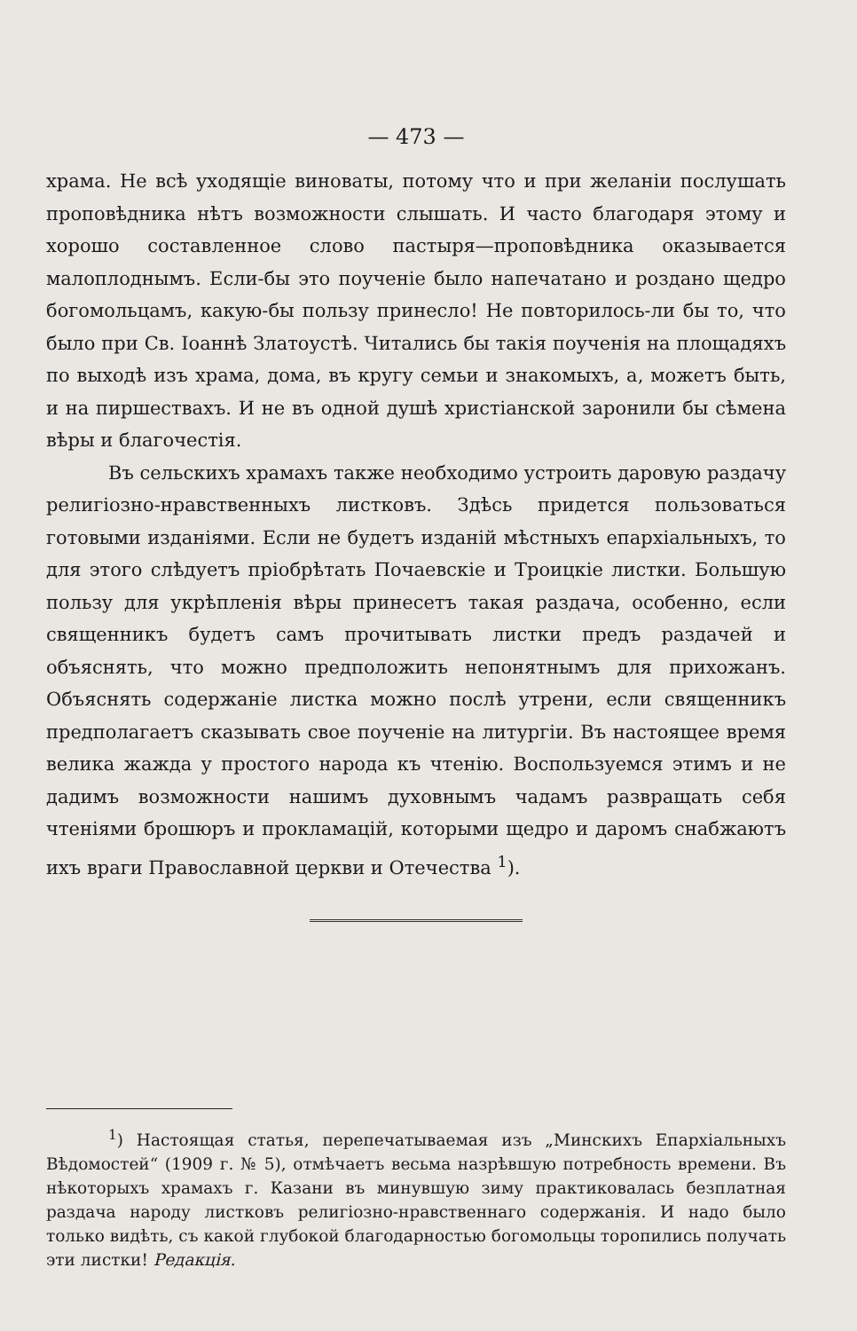— 473 —
храма. Не всѣ уходящіе виноваты, потому что и при желаніи послушать проповѣдника нѣтъ возможности слышать. И часто благодаря этому и хорошо составленное слово пастыря—проповѣдника оказывается малоплоднымъ. Если-бы это поученіе было напечатано и роздано щедро богомольцамъ, какую-бы пользу принесло! Не повторилось-ли бы то, что было при Св. Іоаннѣ Златоустѣ. Читались бы такія поученія на площадяхъ по выходѣ изъ храма, дома, въ кругу семьи и знакомыхъ, а, можетъ быть, и на пиршествахъ. И не въ одной душѣ христіанской заронили бы сѣмена вѣры и благочестія.
Въ сельскихъ храмахъ также необходимо устроить даровую раздачу религіозно-нравственныхъ листковъ. Здѣсь придется пользоваться готовыми изданіями. Если не будетъ изданій мѣстныхъ епархіальныхъ, то для этого слѣдуетъ пріобрѣтать Почаевскіе и Троицкіе листки. Большую пользу для укрѣпленія вѣры принесетъ такая раздача, особенно, если священникъ будетъ самъ прочитывать листки предъ раздачей и объяснять, что можно предположить непонятнымъ для прихожанъ. Объяснять содержаніе листка можно послѣ утрени, если священникъ предполагаетъ сказывать свое поученіе на литургіи. Въ настоящее время велика жажда у простого народа къ чтенію. Воспользуемся этимъ и не дадимъ возможности нашимъ духовнымъ чадамъ развращать себя чтеніями брошюръ и прокламацій, которыми щедро и даромъ снабжаютъ ихъ враги Православной церкви и Отечества <sup>1</sup>).
<sup>1</sup>) Настоящая статья, перепечатываемая изъ „Минскихъ Епархіальныхъ Вѣдомостей“ (1909 г. № 5), отмѣчаетъ весьма назрѣвшую потребность времени. Въ нѣкоторыхъ храмахъ г. Казани въ минувшую зиму практиковалась безплатная раздача народу листковъ религіозно-нравственнаго содержанія. И надо было только видѣть, съ какой глубокой благодарностью богомольцы торопились получать эти листки! Редакція.